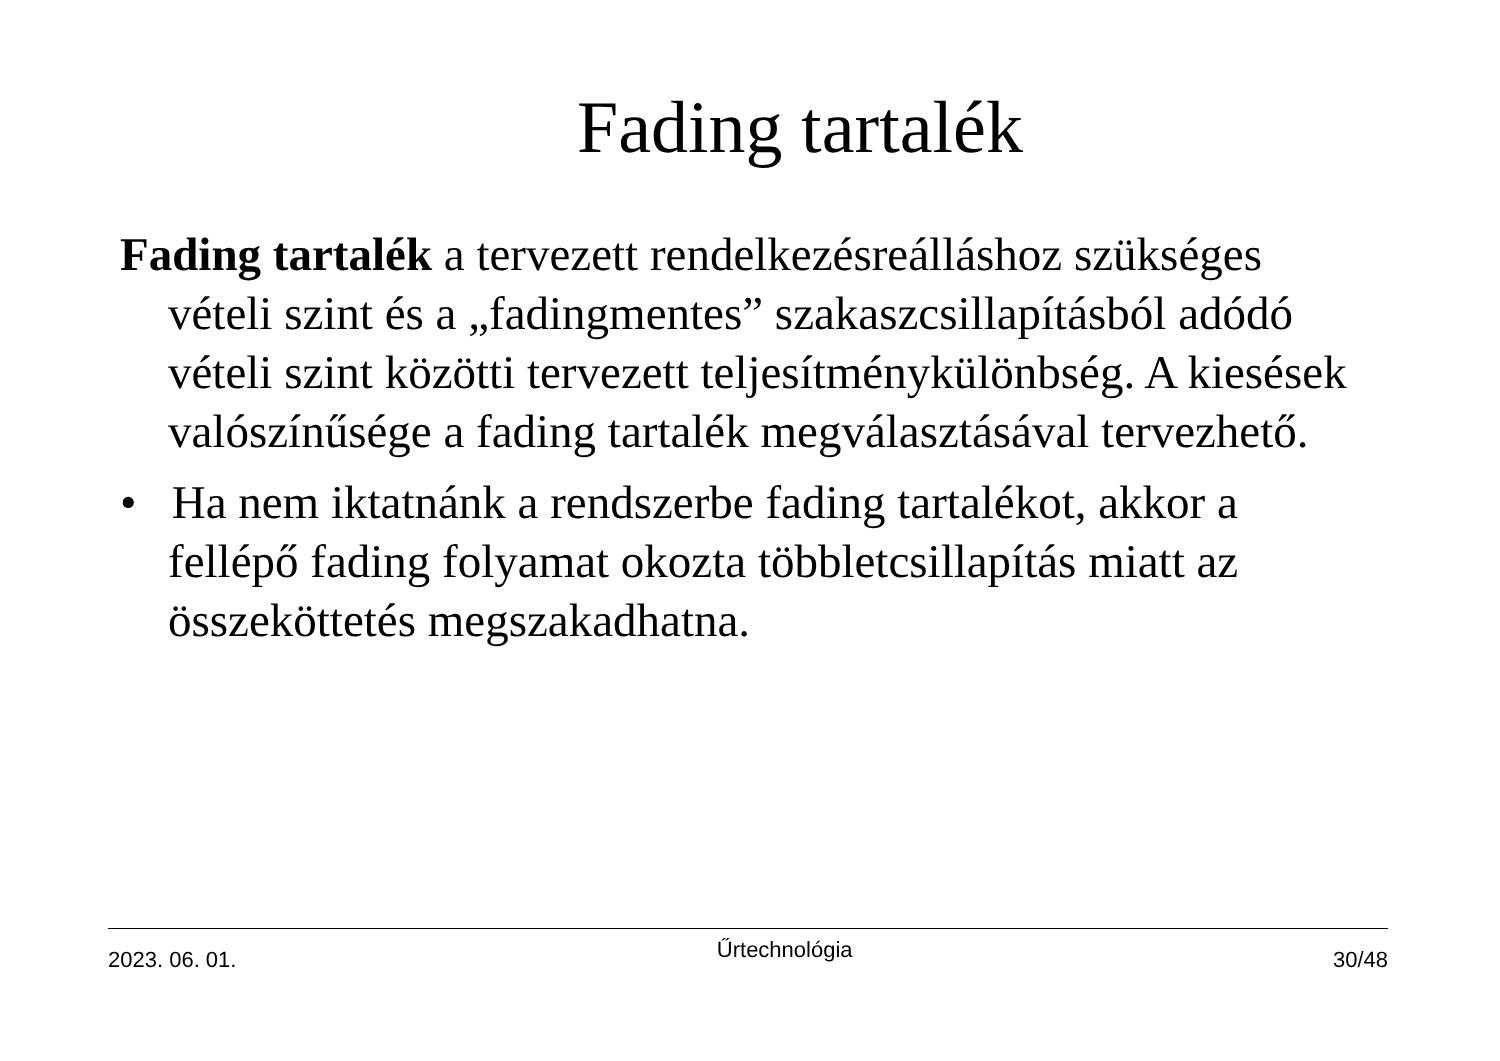Fading tartalék
Fading tartalék a tervezett rendelkezésreálláshoz szükséges vételi szint és a „fadingmentes” szakaszcsillapításból adódó vételi szint közötti tervezett teljesítménykülönbség. A kiesések valószínűsége a fading tartalék megválasztásával tervezhető.
• Ha nem iktatnánk a rendszerbe fading tartalékot, akkor a fellépő fading folyamat okozta többletcsillapítás miatt az összeköttetés megszakadhatna.
2023. 06. 01. Űrtechnológia 30/48